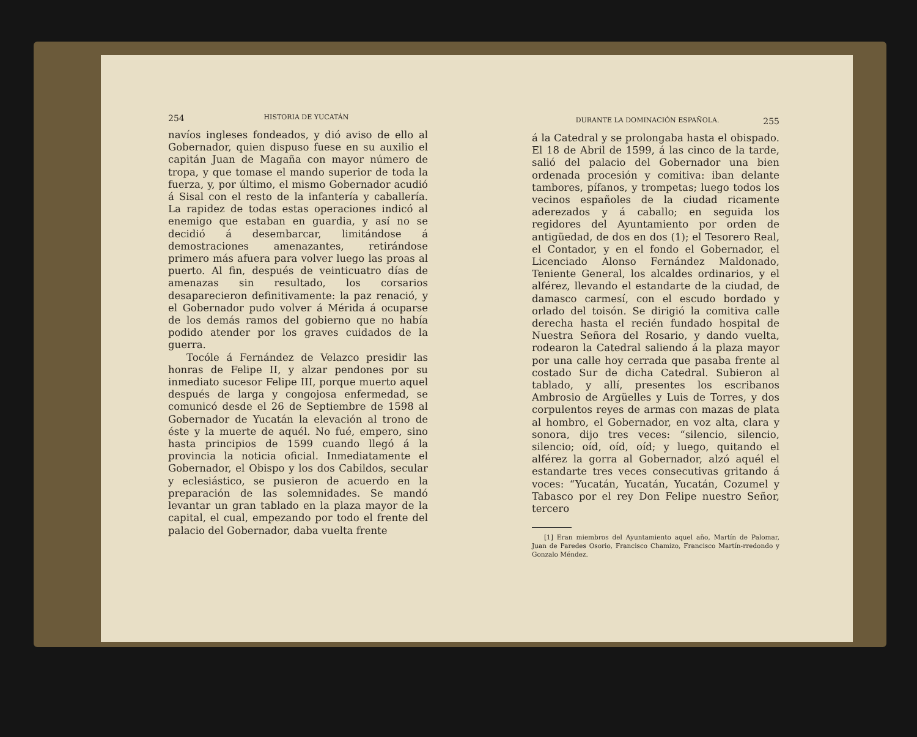254 HISTORIA DE YUCATÁN
navíos ingleses fondeados, y dió aviso de ello al Gobernador, quien dispuso fuese en su auxilio el capitán Juan de Magaña con mayor número de tropa, y que tomase el mando superior de toda la fuerza, y, por último, el mismo Gobernador acudió á Sisal con el resto de la infantería y caballería. La rapidez de todas estas operaciones indicó al enemigo que estaban en guardia, y así no se decidió á desembarcar, limitándose á demostraciones amenazantes, retirándose primero más afuera para volver luego las proas al puerto. Al fin, después de veinticuatro días de amenazas sin resultado, los corsarios desaparecieron definitivamente: la paz renació, y el Gobernador pudo volver á Mérida á ocuparse de los demás ramos del gobierno que no había podido atender por los graves cuidados de la guerra.
Tocóle á Fernández de Velazco presidir las honras de Felipe II, y alzar pendones por su inmediato sucesor Felipe III, porque muerto aquel después de larga y congojosa enfermedad, se comunicó desde el 26 de Septiembre de 1598 al Gobernador de Yucatán la elevación al trono de éste y la muerte de aquél. No fué, empero, sino hasta principios de 1599 cuando llegó á la provincia la noticia oficial. Inmediatamente el Gobernador, el Obispo y los dos Cabildos, secular y eclesiástico, se pusieron de acuerdo en la preparación de las solemnidades. Se mandó levantar un gran tablado en la plaza mayor de la capital, el cual, empezando por todo el frente del palacio del Gobernador, daba vuelta frente
DURANTE LA DOMINACIÓN ESPAÑOLA. 255
á la Catedral y se prolongaba hasta el obispado. El 18 de Abril de 1599, á las cinco de la tarde, salió del palacio del Gobernador una bien ordenada procesión y comitiva: iban delante tambores, pífanos, y trompetas; luego todos los vecinos españoles de la ciudad ricamente aderezados y á caballo; en seguida los regidores del Ayuntamiento por orden de antigüedad, de dos en dos (1); el Tesorero Real, el Contador, y en el fondo el Gobernador, el Licenciado Alonso Fernández Maldonado, Teniente General, los alcaldes ordinarios, y el alférez, llevando el estandarte de la ciudad, de damasco carmesí, con el escudo bordado y orlado del toisón. Se dirigió la comitiva calle derecha hasta el recién fundado hospital de Nuestra Señora del Rosario, y dando vuelta, rodearon la Catedral saliendo á la plaza mayor por una calle hoy cerrada que pasaba frente al costado Sur de dicha Catedral. Subieron al tablado, y allí, presentes los escribanos Ambrosio de Argüelles y Luis de Torres, y dos corpulentos reyes de armas con mazas de plata al hombro, el Gobernador, en voz alta, clara y sonora, dijo tres veces: “silencio, silencio, silencio; oíd, oíd, oíd; y luego, quitando el alférez la gorra al Gobernador, alzó aquél el estandarte tres veces consecutivas gritando á voces: “Yucatán, Yucatán, Yucatán, Cozumel y Tabasco por el rey Don Felipe nuestro Señor, tercero
[1] Eran miembros del Ayuntamiento aquel año, Martín de Palomar, Juan de Paredes Osorio, Francisco Chamizo, Francisco Martín-rredondo y Gonzalo Méndez.